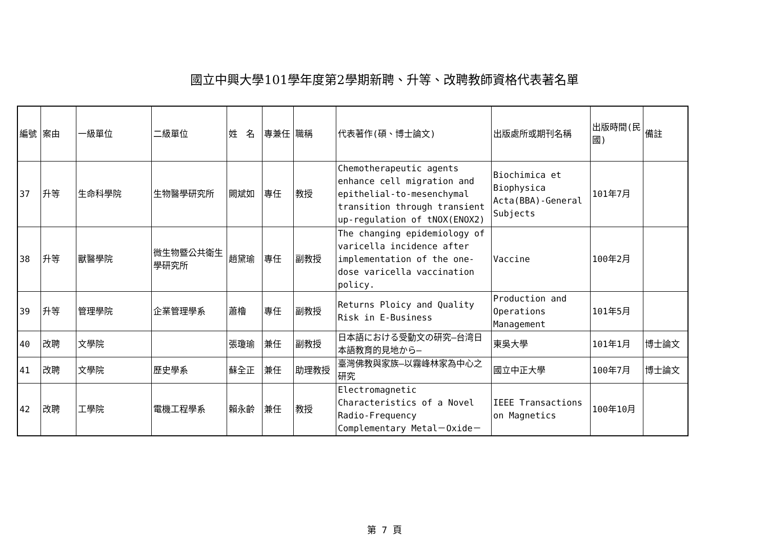國立中興大學101學年度第2學期新聘、升等、改聘教師資格代表著名單
| 編號 | 案由 | 一級單位 | 二級單位 | 姓 名 | 專兼任 | 職稱 | 代表著作(碩、博士論文) | 出版處所或期刊名稱 | 出版時間(民國) | 備註 |
| 37 | 升等 | 生命科學院 | 生物醫學研究所 | 闕斌如 | 專任 | 教授 | Chemotherapeutic agents enhance cell migration and epithelial-to-mesenchymal transition through transient up-regulation of tNOX(ENOX2) | Biochimica et Biophysica Acta(BBA)-General Subjects | 101年7月 | |
| 38 | 升等 | 獸醫學院 | 微生物暨公共衛生學研究所 | 趙黛瑜 | 專任 | 副教授 | The changing epidemiology of varicella incidence after implementation of the one-dose varicella vaccination policy. | Vaccine | 100年2月 | |
| 39 | 升等 | 管理學院 | 企業管理學系 | 蕭櫓 | 專任 | 副教授 | Returns Ploicy and Quality Risk in E-Business | Production and Operations Management | 101年5月 | |
| 40 | 改聘 | 文學院 | | 張瓊瑜 | 兼任 | 副教授 | 日本語における受動文の研究—台湾日本語教育的見地から— | 東吳大學 | 101年1月 | 博士論文 |
| 41 | 改聘 | 文學院 | 歷史學系 | 蘇全正 | 兼任 | 助理教授 | 臺灣佛教與家族—以霧峰林家為中心之研究 | 國立中正大學 | 100年7月 | 博士論文 |
| 42 | 改聘 | 工學院 | 電機工程學系 | 賴永齡 | 兼任 | 教授 | Electromagnetic Characteristics of a Novel Radio-Frequency Complementary Metal－Oxide－ | IEEE Transactions on Magnetics | 100年10月 | |
第 7 頁